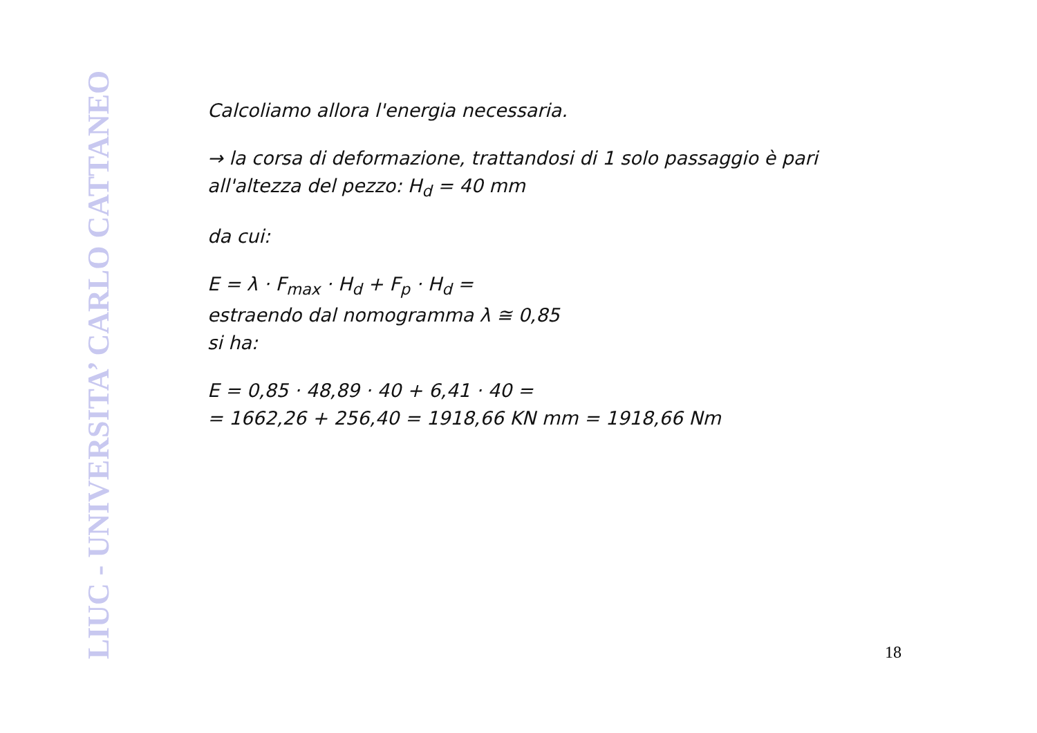LIUC - UNIVERSITA’ CARLO CATTANEO
Calcoliamo allora l'energia necessaria.
→ la corsa di deformazione, trattandosi di 1 solo passaggio è pari all'altezza del pezzo: H<sub>d</sub> = 40 mm
da cui:
E = λ · F<sub>max</sub> · H<sub>d</sub> + F<sub>p</sub> · H<sub>d</sub> =
estraendo dal nomogramma λ ≅ 0,85
si ha:
E = 0,85 · 48,89 · 40 + 6,41 · 40 =
= 1662,26 + 256,40 = 1918,66 KN mm = 1918,66 Nm
18